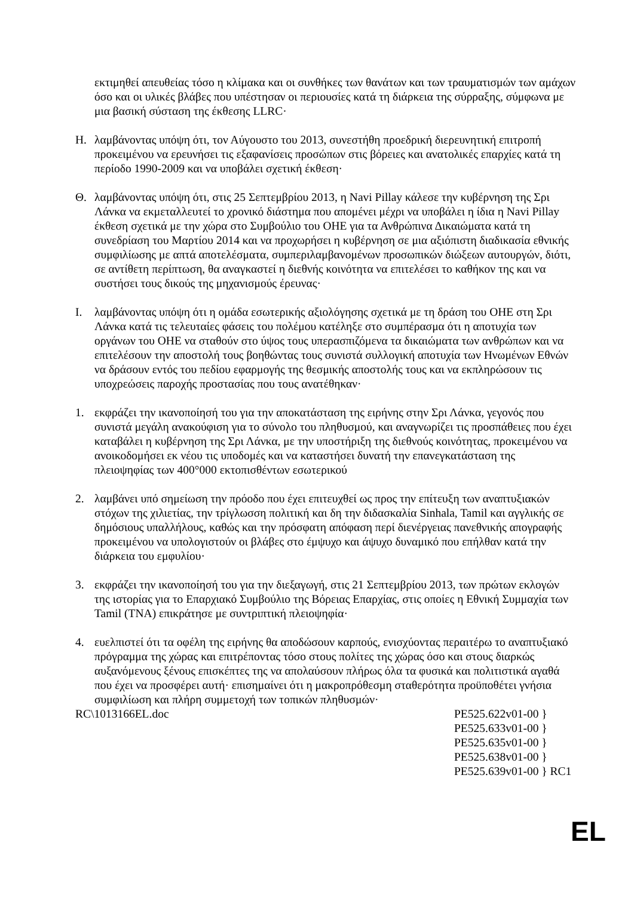εκτιμηθεί απευθείας τόσο η κλίμακα και οι συνθήκες των θανάτων και των τραυματισμών των αμάχων όσο και οι υλικές βλάβες που υπέστησαν οι περιουσίες κατά τη διάρκεια της σύρραξης, σύμφωνα με μια βασική σύσταση της έκθεσης LLRC·
Η. λαμβάνοντας υπόψη ότι, τον Αύγουστο του 2013, συνεστήθη προεδρική διερευνητική επιτροπή προκειμένου να ερευνήσει τις εξαφανίσεις προσώπων στις βόρειες και ανατολικές επαρχίες κατά τη περίοδο 1990-2009 και να υποβάλει σχετική έκθεση·
Θ. λαμβάνοντας υπόψη ότι, στις 25 Σεπτεμβρίου 2013, η Navi Pillay κάλεσε την κυβέρνηση της Σρι Λάνκα να εκμεταλλευτεί το χρονικό διάστημα που απομένει μέχρι να υποβάλει η ίδια η Navi Pillay έκθεση σχετικά με την χώρα στο Συμβούλιο του ΟΗΕ για τα Ανθρώπινα Δικαιώματα κατά τη συνεδρίαση του Μαρτίου 2014 και να προχωρήσει η κυβέρνηση σε μια αξιόπιστη διαδικασία εθνικής συμφιλίωσης με απτά αποτελέσματα, συμπεριλαμβανομένων προσωπικών διώξεων αυτουργών, διότι, σε αντίθετη περίπτωση, θα αναγκαστεί η διεθνής κοινότητα να επιτελέσει το καθήκον της και να συστήσει τους δικούς της μηχανισμούς έρευνας·
Ι. λαμβάνοντας υπόψη ότι η ομάδα εσωτερικής αξιολόγησης σχετικά με τη δράση του ΟΗΕ στη Σρι Λάνκα κατά τις τελευταίες φάσεις του πολέμου κατέληξε στο συμπέρασμα ότι η αποτυχία των οργάνων του ΟΗΕ να σταθούν στο ύψος τους υπερασπιζόμενα τα δικαιώματα των ανθρώπων και να επιτελέσουν την αποστολή τους βοηθώντας τους συνιστά συλλογική αποτυχία των Ηνωμένων Εθνών να δράσουν εντός του πεδίου εφαρμογής της θεσμικής αποστολής τους και να εκπληρώσουν τις υποχρεώσεις παροχής προστασίας που τους ανατέθηκαν·
1. εκφράζει την ικανοποίησή του για την αποκατάσταση της ειρήνης στην Σρι Λάνκα, γεγονός που συνιστά μεγάλη ανακούφιση για το σύνολο του πληθυσμού, και αναγνωρίζει τις προσπάθειες που έχει καταβάλει η κυβέρνηση της Σρι Λάνκα, με την υποστήριξη της διεθνούς κοινότητας, προκειμένου να ανοικοδομήσει εκ νέου τις υποδομές και να καταστήσει δυνατή την επανεγκατάσταση της πλειοψηφίας των 400°000 εκτοπισθέντων εσωτερικού
2. λαμβάνει υπό σημείωση την πρόοδο που έχει επιτευχθεί ως προς την επίτευξη των αναπτυξιακών στόχων της χιλιετίας, την τρίγλωσση πολιτική και δη την διδασκαλία Sinhala, Tamil και αγγλικής σε δημόσιους υπαλλήλους, καθώς και την πρόσφατη απόφαση περί διενέργειας πανεθνικής απογραφής προκειμένου να υπολογιστούν οι βλάβες στο έμψυχο και άψυχο δυναμικό που επήλθαν κατά την διάρκεια του εμφυλίου·
3. εκφράζει την ικανοποίησή του για την διεξαγωγή, στις 21 Σεπτεμβρίου 2013, των πρώτων εκλογών της ιστορίας για το Επαρχιακό Συμβούλιο της Βόρειας Επαρχίας, στις οποίες η Εθνική Συμμαχία των Tamil (TNA) επικράτησε με συντριπτική πλειοψηφία·
4. ευελπιστεί ότι τα οφέλη της ειρήνης θα αποδώσουν καρπούς, ενισχύοντας περαιτέρω το αναπτυξιακό πρόγραμμα της χώρας και επιτρέποντας τόσο στους πολίτες της χώρας όσο και στους διαρκώς αυξανόμενους ξένους επισκέπτες της να απολαύσουν πλήρως όλα τα φυσικά και πολιτιστικά αγαθά που έχει να προσφέρει αυτή· επισημαίνει ότι η μακροπρόθεσμη σταθερότητα προϋποθέτει γνήσια συμφιλίωση και πλήρη συμμετοχή των τοπικών πληθυσμών·
RC\1013166EL.doc PE525.622v01-00 }
PE525.633v01-00 }
PE525.635v01-00 }
PE525.638v01-00 }
PE525.639v01-00 } RC1
EL